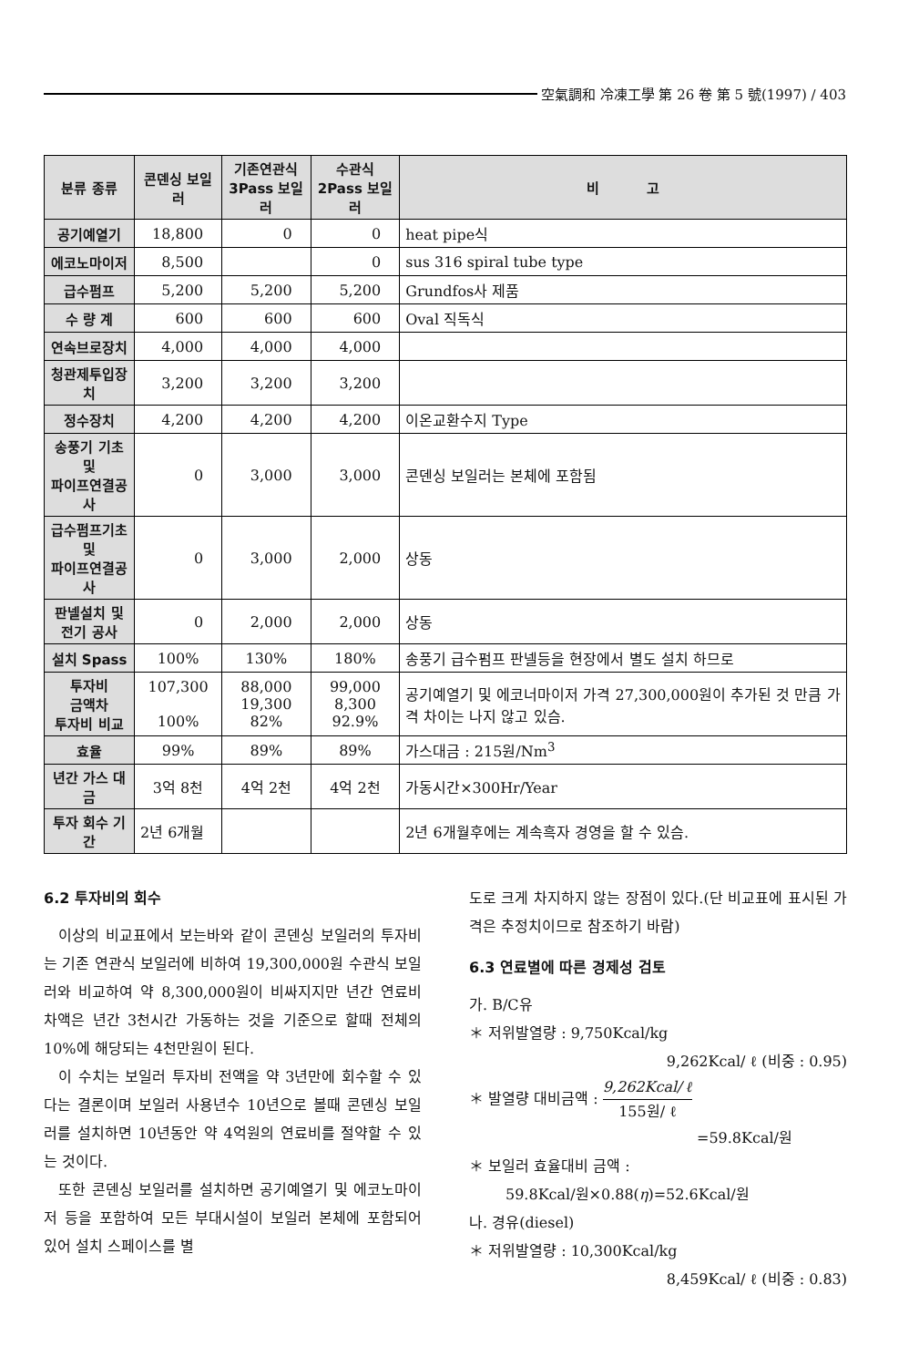空氣調和 冷凍工學 第 26 卷 第 5 號(1997) / 403
| 분류 종류 | 콘덴싱 보일러 | 기존연관식 3Pass 보일러 | 수관식 2Pass 보일러 | 비 고 |
| --- | --- | --- | --- | --- |
| 공기예열기 | 18,800 | 0 | 0 | heat pipe식 |
| 에코노마이저 | 8,500 | | 0 | sus 316 spiral tube type |
| 급수펌프 | 5,200 | 5,200 | 5,200 | Grundfos사 제품 |
| 수 량 계 | 600 | 600 | 600 | Oval 직독식 |
| 연속브로장치 | 4,000 | 4,000 | 4,000 | |
| 청관제투입장치 | 3,200 | 3,200 | 3,200 | |
| 정수장치 | 4,200 | 4,200 | 4,200 | 이온교환수지 Type |
| 송풍기 기초 및 파이프연결공사 | 0 | 3,000 | 3,000 | 콘덴싱 보일러는 본체에 포함됨 |
| 급수펌프기초 및 파이프연결공사 | 0 | 3,000 | 2,000 | 상동 |
| 판넬설치 및 전기 공사 | 0 | 2,000 | 2,000 | 상동 |
| 설치 Spass | 100% | 130% | 180% | 송풍기 급수펌프 판넬등을 현장에서 별도 설치 하므로 |
| 투자비 금액차 투자비 비교 | 107,300 100% | 88,000 19,300 82% | 99,000 8,300 92.9% | 공기예열기 및 에코너마이저 가격 27,300,000원이 추가된 것 만큼 가격 차이는 나지 않고 있슴. |
| 효율 | 99% | 89% | 89% | 가스대금 : 215원/Nm<sup>3</sup> |
| 년간 가스 대금 | 3억 8천 | 4억 2천 | 4억 2천 | 가동시간×300Hr/Year |
| 투자 회수 기간 | 2년 6개월 | | | 2년 6개월후에는 계속흑자 경영을 할 수 있슴. |
6.2 투자비의 회수
이상의 비교표에서 보는바와 같이 콘덴싱 보일러의 투자비는 기존 연관식 보일러에 비하여 19,300,000원 수관식 보일러와 비교하여 약 8,300,000원이 비싸지지만 년간 연료비 차액은 년간 3천시간 가동하는 것을 기준으로 할때 전체의 10%에 해당되는 4천만원이 된다.
이 수치는 보일러 투자비 전액을 약 3년만에 회수할 수 있다는 결론이며 보일러 사용년수 10년으로 볼때 콘덴싱 보일러를 설치하면 10년동안 약 4억원의 연료비를 절약할 수 있는 것이다.
또한 콘덴싱 보일러를 설치하면 공기예열기 및 에코노마이저 등을 포함하여 모든 부대시설이 보일러 본체에 포함되어 있어 설치 스페이스를 별
도로 크게 차지하지 않는 장점이 있다.(단 비교표에 표시된 가격은 추정치이므로 참조하기 바람)
6.3 연료별에 따른 경제성 검토
가. B/C유
＊ 저위발열량 : 9,750Kcal/kg
9,262Kcal/ ℓ (비중 : 0.95)
＊ 발열량 대비금액 : 9,262Kcal/ ℓ 155원/ ℓ
=59.8Kcal/원
＊ 보일러 효율대비 금액 :
59.8Kcal/원×0.88(η)=52.6Kcal/원
나. 경유(diesel)
＊ 저위발열량 : 10,300Kcal/kg
8,459Kcal/ ℓ (비중 : 0.83)